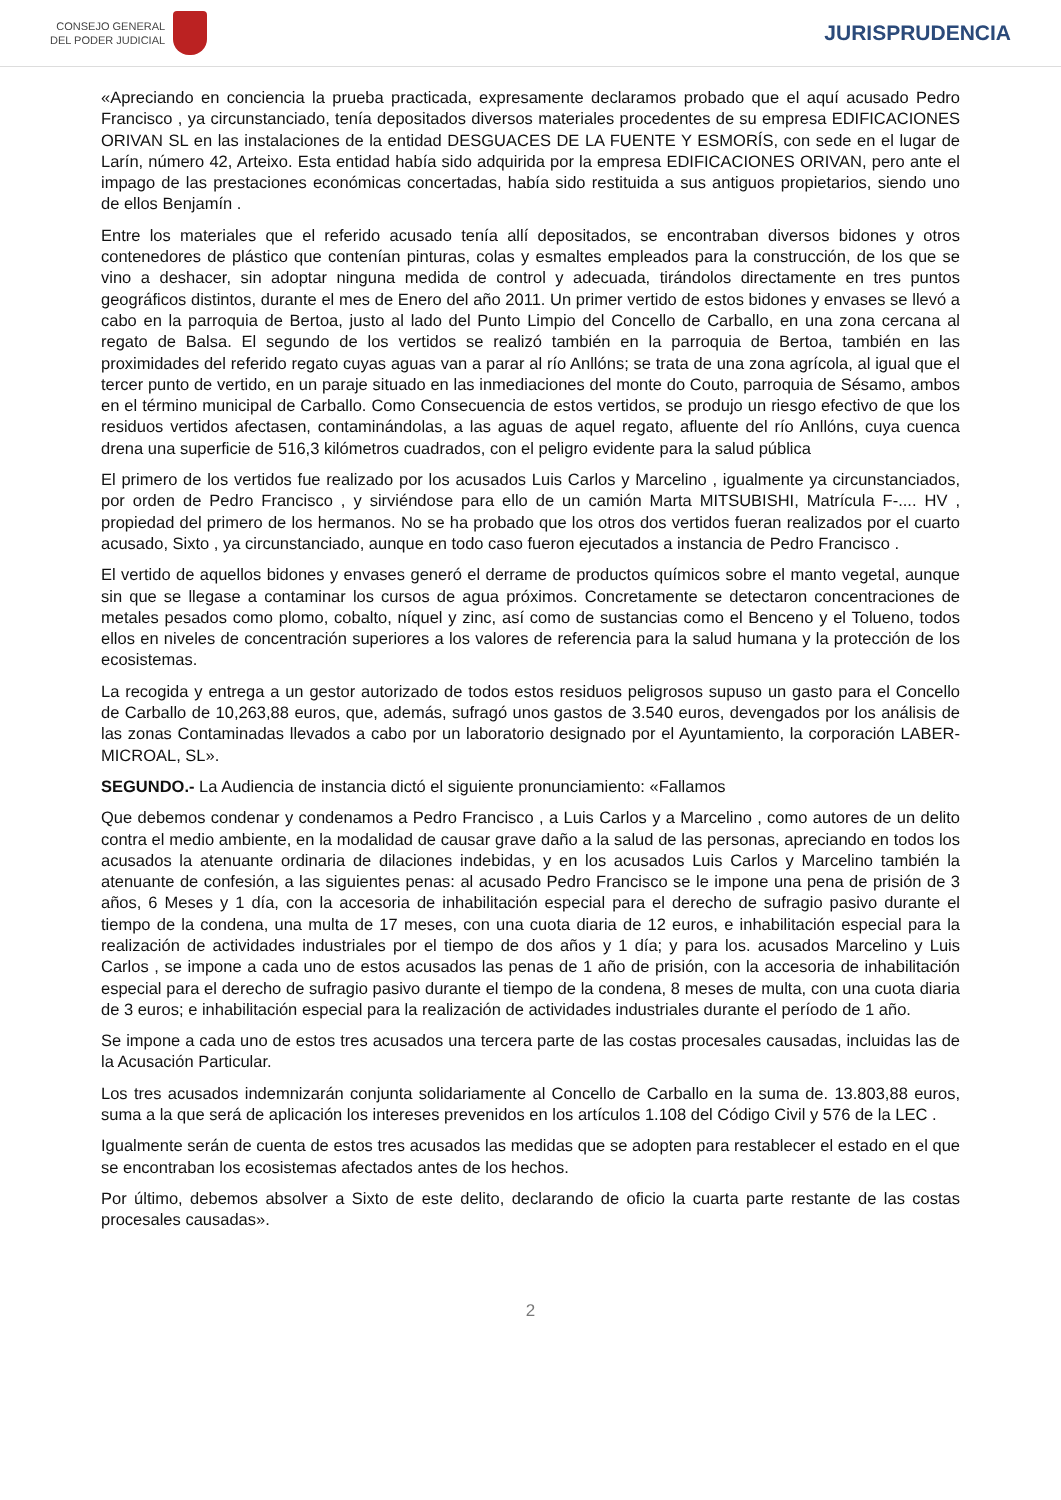CONSEJO GENERAL
DEL PODER JUDICIAL
JURISPRUDENCIA
«Apreciando en conciencia la prueba practicada, expresamente declaramos probado que el aquí acusado Pedro Francisco , ya circunstanciado, tenía depositados diversos materiales procedentes de su empresa EDIFICACIONES ORIVAN SL en las instalaciones de la entidad DESGUACES DE LA FUENTE Y ESMORÍS, con sede en el lugar de Larín, número 42, Arteixo. Esta entidad había sido adquirida por la empresa EDIFICACIONES ORIVAN, pero ante el impago de las prestaciones económicas concertadas, había sido restituida a sus antiguos propietarios, siendo uno de ellos Benjamín .
Entre los materiales que el referido acusado tenía allí depositados, se encontraban diversos bidones y otros contenedores de plástico que contenían pinturas, colas y esmaltes empleados para la construcción, de los que se vino a deshacer, sin adoptar ninguna medida de control y adecuada, tirándolos directamente en tres puntos geográficos distintos, durante el mes de Enero del año 2011. Un primer vertido de estos bidones y envases se llevó a cabo en la parroquia de Bertoa, justo al lado del Punto Limpio del Concello de Carballo, en una zona cercana al regato de Balsa. El segundo de los vertidos se realizó también en la parroquia de Bertoa, también en las proximidades del referido regato cuyas aguas van a parar al río Anllóns; se trata de una zona agrícola, al igual que el tercer punto de vertido, en un paraje situado en las inmediaciones del monte do Couto, parroquia de Sésamo, ambos en el término municipal de Carballo. Como Consecuencia de estos vertidos, se produjo un riesgo efectivo de que los residuos vertidos afectasen, contaminándolas, a las aguas de aquel regato, afluente del río Anllóns, cuya cuenca drena una superficie de 516,3 kilómetros cuadrados, con el peligro evidente para la salud pública
El primero de los vertidos fue realizado por los acusados Luis Carlos y Marcelino , igualmente ya circunstanciados, por orden de Pedro Francisco , y sirviéndose para ello de un camión Marta MITSUBISHI, Matrícula F-.... HV , propiedad del primero de los hermanos. No se ha probado que los otros dos vertidos fueran realizados por el cuarto acusado, Sixto , ya circunstanciado, aunque en todo caso fueron ejecutados a instancia de Pedro Francisco .
El vertido de aquellos bidones y envases generó el derrame de productos químicos sobre el manto vegetal, aunque sin que se llegase a contaminar los cursos de agua próximos. Concretamente se detectaron concentraciones de metales pesados como plomo, cobalto, níquel y zinc, así como de sustancias como el Benceno y el Tolueno, todos ellos en niveles de concentración superiores a los valores de referencia para la salud humana y la protección de los ecosistemas.
La recogida y entrega a un gestor autorizado de todos estos residuos peligrosos supuso un gasto para el Concello de Carballo de 10,263,88 euros, que, además, sufragó unos gastos de 3.540 euros, devengados por los análisis de las zonas Contaminadas llevados a cabo por un laboratorio designado por el Ayuntamiento, la corporación LABER-MICROAL, SL».
SEGUNDO.- La Audiencia de instancia dictó el siguiente pronunciamiento: «Fallamos
Que debemos condenar y condenamos a Pedro Francisco , a Luis Carlos y a Marcelino , como autores de un delito contra el medio ambiente, en la modalidad de causar grave daño a la salud de las personas, apreciando en todos los acusados la atenuante ordinaria de dilaciones indebidas, y en los acusados Luis Carlos y Marcelino también la atenuante de confesión, a las siguientes penas: al acusado Pedro Francisco se le impone una pena de prisión de 3 años, 6 Meses y 1 día, con la accesoria de inhabilitación especial para el derecho de sufragio pasivo durante el tiempo de la condena, una multa de 17 meses, con una cuota diaria de 12 euros, e inhabilitación especial para la realización de actividades industriales por el tiempo de dos años y 1 día; y para los. acusados Marcelino y Luis Carlos , se impone a cada uno de estos acusados las penas de 1 año de prisión, con la accesoria de inhabilitación especial para el derecho de sufragio pasivo durante el tiempo de la condena, 8 meses de multa, con una cuota diaria de 3 euros; e inhabilitación especial para la realización de actividades industriales durante el período de 1 año.
Se impone a cada uno de estos tres acusados una tercera parte de las costas procesales causadas, incluidas las de la Acusación Particular.
Los tres acusados indemnizarán conjunta solidariamente al Concello de Carballo en la suma de. 13.803,88 euros, suma a la que será de aplicación los intereses prevenidos en los artículos 1.108 del Código Civil y 576 de la LEC .
Igualmente serán de cuenta de estos tres acusados las medidas que se adopten para restablecer el estado en el que se encontraban los ecosistemas afectados antes de los hechos.
Por último, debemos absolver a Sixto de este delito, declarando de oficio la cuarta parte restante de las costas procesales causadas».
2